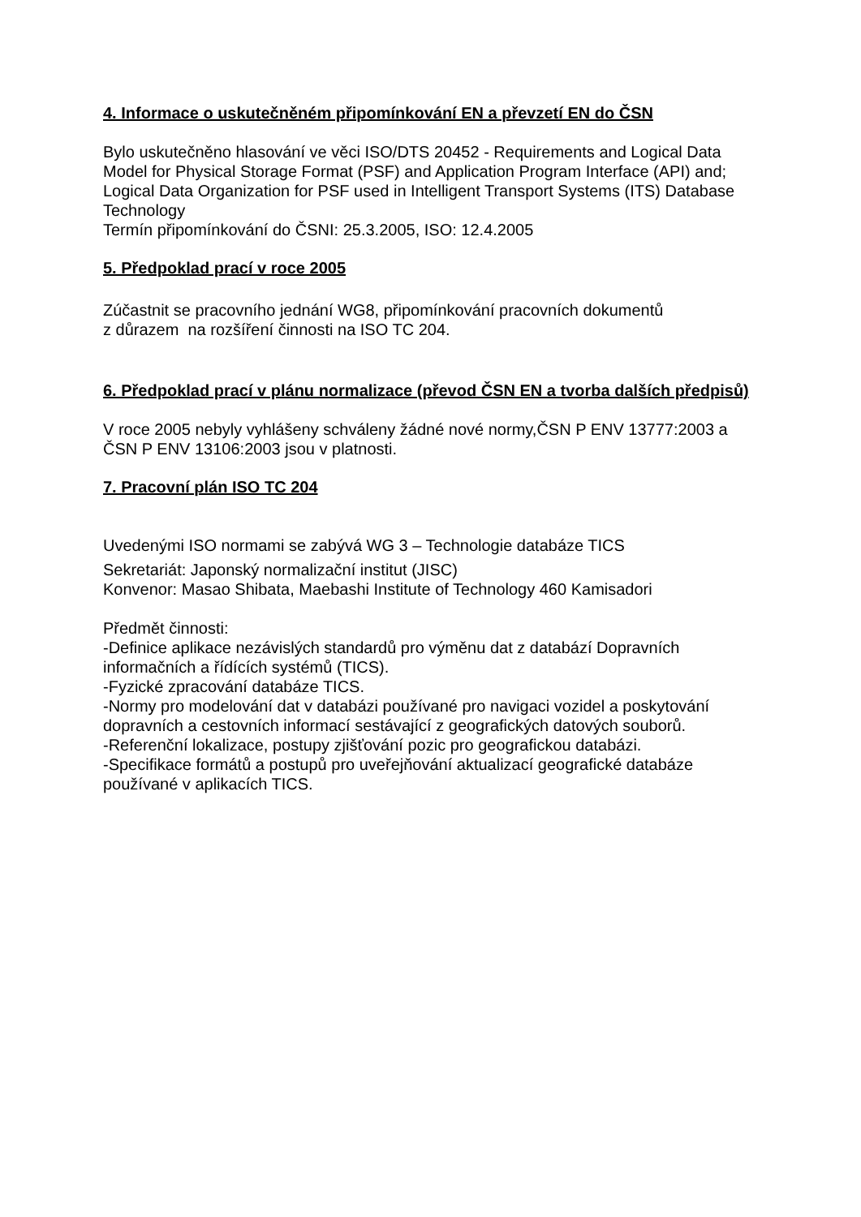4. Informace o uskutečněném připomínkování EN a převzetí EN do ČSN
Bylo uskutečněno hlasování ve věci ISO/DTS 20452 - Requirements and Logical Data Model for Physical Storage Format (PSF) and Application Program Interface (API) and; Logical Data Organization for PSF used in Intelligent Transport Systems (ITS) Database Technology
Termín připomínkování do ČSNI: 25.3.2005, ISO: 12.4.2005
5. Předpoklad prací v roce 2005
Zúčastnit se pracovního jednání WG8, připomínkování pracovních dokumentů
z důrazem na rozšíření činnosti na ISO TC 204.
6. Předpoklad prací v plánu normalizace (převod ČSN EN a tvorba dalších předpisů)
V roce 2005 nebyly vyhlášeny schváleny žádné nové normy,ČSN P ENV 13777:2003 a ČSN P ENV 13106:2003 jsou v platnosti.
7. Pracovní plán ISO TC 204
Uvedenými ISO normami se zabývá WG 3 – Technologie databáze TICS
Sekretariát: Japonský normalizační institut (JISC)
Konvenor: Masao Shibata, Maebashi Institute of Technology 460 Kamisadori
Předmět činnosti:
-Definice aplikace nezávislých standardů pro výměnu dat z databází Dopravních informačních a řídících systémů (TICS).
-Fyzické zpracování databáze TICS.
-Normy pro modelování dat v databázi používané pro navigaci vozidel a poskytování dopravních a cestovních informací sestávající z geografických datových souborů.
-Referenční lokalizace, postupy zjišťování pozic pro geografickou databázi.
-Specifikace formátů a postupů pro uveřejňování aktualizací geografické databáze používané v aplikacích TICS.